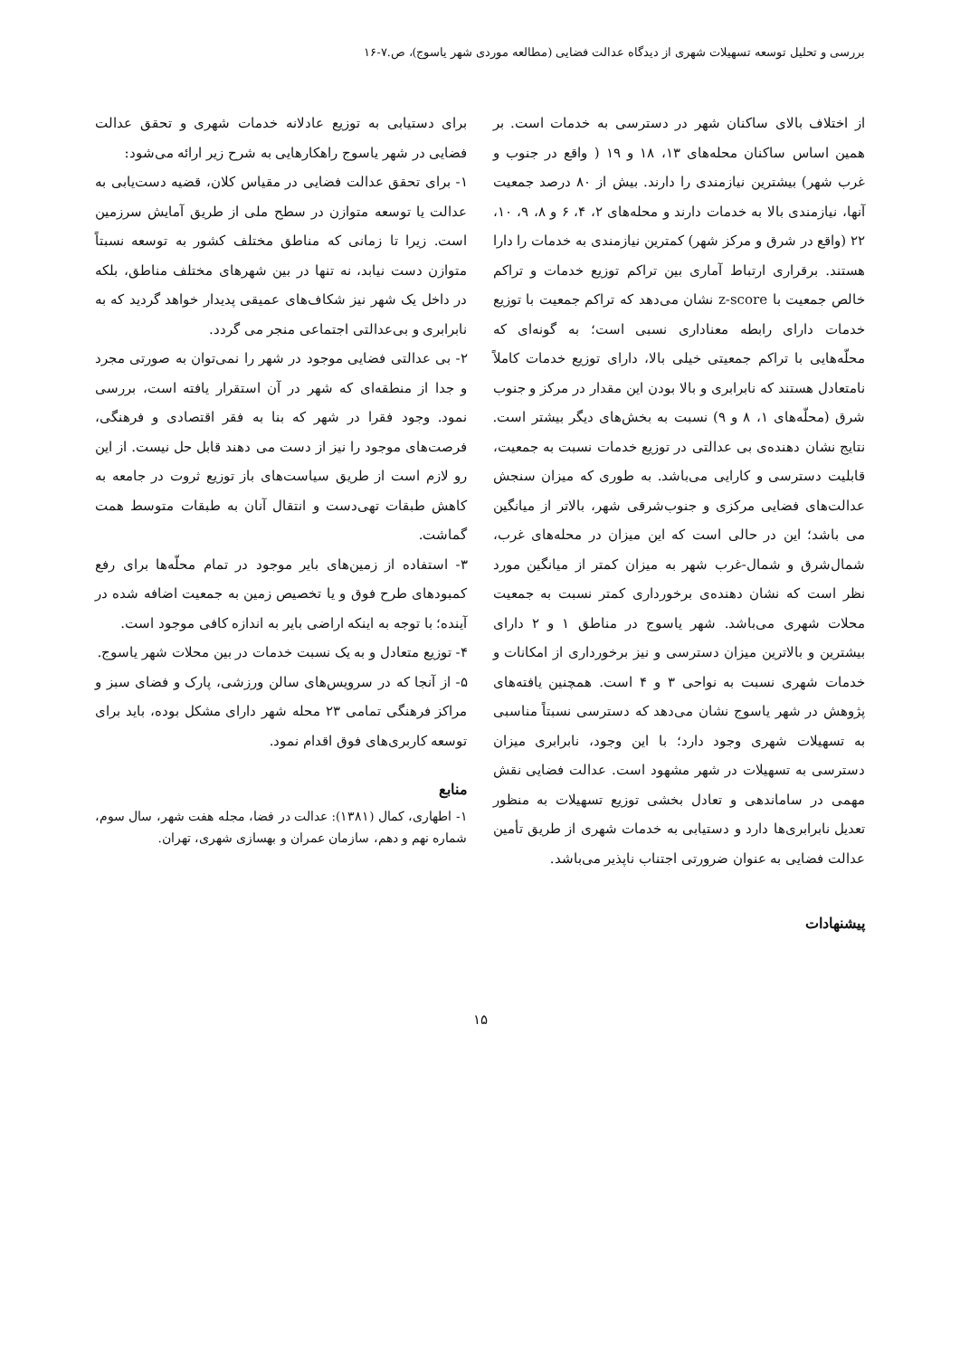بررسی و تحلیل توسعه تسهیلات شهری از دیدگاه عدالت فضایی (مطالعه موردی شهر یاسوج)، ص.۷-۱۶
از اختلاف بالای ساکنان شهر در دسترسی به خدمات است. بر همین اساس ساکنان محله‌های ۱۳، ۱۸ و ۱۹ ( واقع در جنوب و غرب شهر) بیشترین نیازمندی را دارند. بیش از ۸۰ درصد جمعیت آنها، نیازمندی بالا به خدمات دارند و محله‌های ۲، ۴، ۶ و ۸، ۹، ۱۰، ۲۲ (واقع در شرق و مرکز شهر) کمترین نیازمندی به خدمات را دارا هستند. برقراری ارتباط آماری بین تراکم توزیع خدمات و تراکم خالص جمعیت با z-score نشان می‌دهد که تراکم جمعیت با توزیع خدمات دارای رابطه معناداری نسبی است؛ به گونه‌ای که محلّه‌هایی با تراکم جمعیتی خیلی بالا، دارای توزیع خدمات کاملاً نامتعادل هستند که نابرابری و بالا بودن این مقدار در مرکز و جنوب شرق (محلّه‌های ۱، ۸ و ۹) نسبت به بخش‌های دیگر بیشتر است. نتایج نشان دهنده‌ی بی عدالتی در توزیع خدمات نسبت به جمعیت، قابلیت دسترسی و کارایی می‌باشد. به طوری که میزان سنجش عدالت‌های فضایی مرکزی و جنوب‌شرقی شهر، بالاتر از میانگین می باشد؛ این در حالی است که این میزان در محله‌های غرب، شمال‌شرق و شمال-غرب شهر به میزان کمتر از میانگین مورد نظر است که نشان دهنده‌ی برخورداری کمتر نسبت به جمعیت محلات شهری می‌باشد. شهر یاسوج در مناطق ۱ و ۲ دارای بیشترین و بالاترین میزان دسترسی و نیز برخورداری از امکانات و خدمات شهری نسبت به نواحی ۳ و ۴ است. همچنین یافته‌های پژوهش در شهر یاسوج نشان می‌دهد که دسترسی نسبتاً مناسبی به تسهیلات شهری وجود دارد؛ با این وجود، نابرابری میزان دسترسی به تسهیلات در شهر مشهود است. عدالت فضایی نقش مهمی در ساماندهی و تعادل بخشی توزیع تسهیلات به منظور تعدیل نابرابری‌ها دارد و دستیابی به خدمات شهری از طریق تأمین عدالت فضایی به عنوان ضرورتی اجتناب ناپذیر می‌باشد.
پیشنهادات
برای دستیابی به توزیع عادلانه خدمات شهری و تحقق عدالت فضایی در شهر یاسوج راهکارهایی به شرح زیر ارائه می‌شود:
۱- برای تحقق عدالت فضایی در مقیاس کلان، قضیه دست‌یابی به عدالت یا توسعه متوازن در سطح ملی از طریق آمایش سرزمین است. زیرا تا زمانی که مناطق مختلف کشور به توسعه نسبتاً متوازن دست نیابد، نه تنها در بین شهرهای مختلف مناطق، بلکه در داخل یک شهر نیز شکاف‌های عمیقی پدیدار خواهد گردید که به نابرابری و بی‌عدالتی اجتماعی منجر می گردد.
۲- بی عدالتی فضایی موجود در شهر را نمی‌توان به صورتی مجرد و جدا از منطقه‌ای که شهر در آن استقرار یافته است، بررسی نمود. وجود فقرا در شهر که بنا به فقر اقتصادی و فرهنگی، فرصت‌های موجود را نیز از دست می دهند قابل حل نیست. از این رو لازم است از طریق سیاست‌های باز توزیع ثروت در جامعه به کاهش طبقات تهی‌دست و انتقال آنان به طبقات متوسط همت گماشت.
۳- استفاده از زمین‌های بایر موجود در تمام محلّه‌ها برای رفع کمبودهای طرح فوق و یا تخصیص زمین به جمعیت اضافه شده در آینده؛ با توجه به اینکه اراضی بایر به اندازه کافی موجود است.
۴- توزیع متعادل و به یک نسبت خدمات در بین محلات شهر یاسوج.
۵- از آنجا که در سرویس‌های سالن ورزشی، پارک و فضای سبز و مراکز فرهنگی تمامی ۲۳ محله شهر دارای مشکل بوده، باید برای توسعه کاربری‌های فوق اقدام نمود.
منابع
۱- اطهاری، کمال (۱۳۸۱): عدالت در فضا، مجله هفت شهر، سال سوم، شماره نهم و دهم، سازمان عمران و بهسازی شهری، تهران.
۱۵